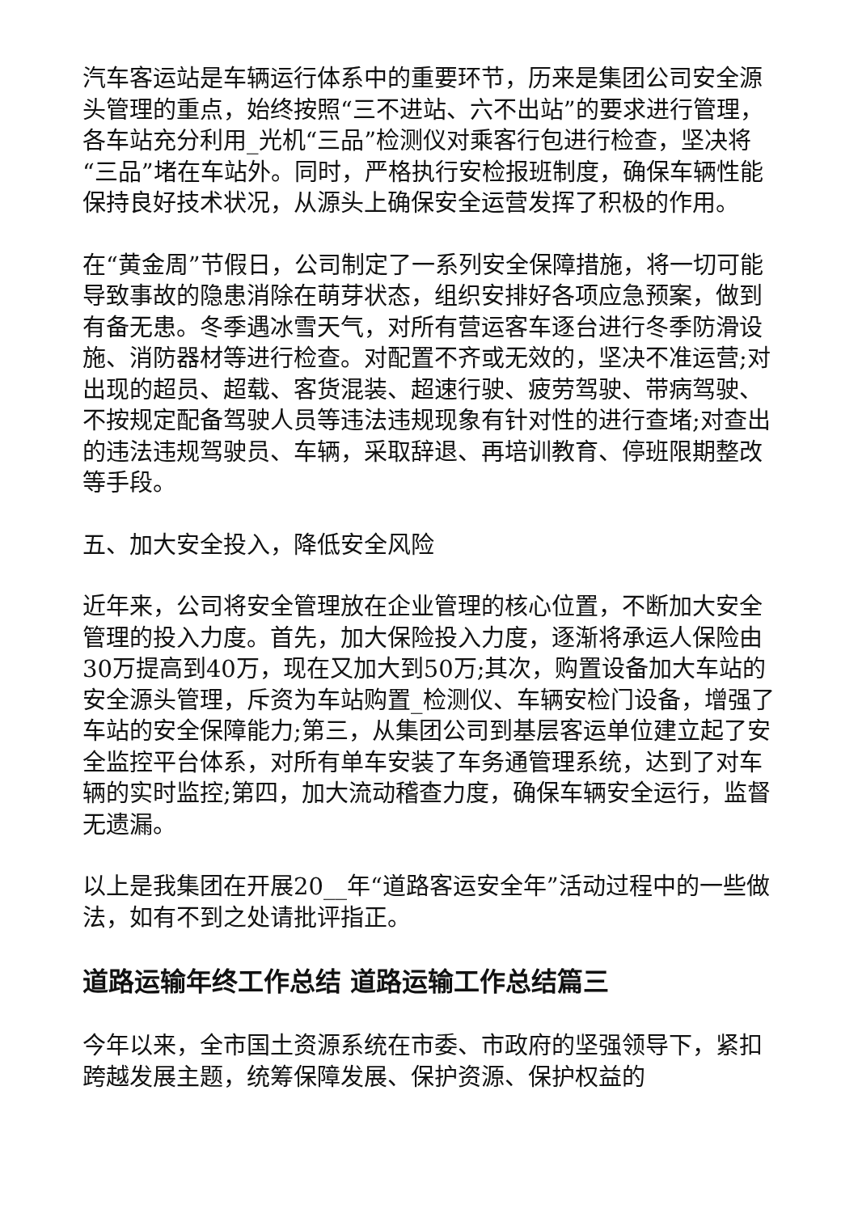汽车客运站是车辆运行体系中的重要环节，历来是集团公司安全源头管理的重点，始终按照“三不进站、六不出站”的要求进行管理，各车站充分利用_光机“三品”检测仪对乘客行包进行检查，坚决将“三品”堵在车站外。同时，严格执行安检报班制度，确保车辆性能保持良好技术状况，从源头上确保安全运营发挥了积极的作用。
在“黄金周”节假日，公司制定了一系列安全保障措施，将一切可能导致事故的隐患消除在萌芽状态，组织安排好各项应急预案，做到有备无患。冬季遇冰雪天气，对所有营运客车逐台进行冬季防滑设施、消防器材等进行检查。对配置不齐或无效的，坚决不准运营;对出现的超员、超载、客货混装、超速行驶、疲劳驾驶、带病驾驶、不按规定配备驾驶人员等违法违规现象有针对性的进行查堵;对查出的违法违规驾驶员、车辆，采取辞退、再培训教育、停班限期整改等手段。
五、加大安全投入，降低安全风险
近年来，公司将安全管理放在企业管理的核心位置，不断加大安全管理的投入力度。首先，加大保险投入力度，逐渐将承运人保险由30万提高到40万，现在又加大到50万;其次，购置设备加大车站的安全源头管理，斥资为车站购置_检测仪、车辆安检门设备，增强了车站的安全保障能力;第三，从集团公司到基层客运单位建立起了安全监控平台体系，对所有单车安装了车务通管理系统，达到了对车辆的实时监控;第四，加大流动稽查力度，确保车辆安全运行，监督无遗漏。
以上是我集团在开展20__年“道路客运安全年”活动过程中的一些做法，如有不到之处请批评指正。
道路运输年终工作总结 道路运输工作总结篇三
今年以来，全市国土资源系统在市委、市政府的坚强领导下，紧扣跨越发展主题，统筹保障发展、保护资源、保护权益的